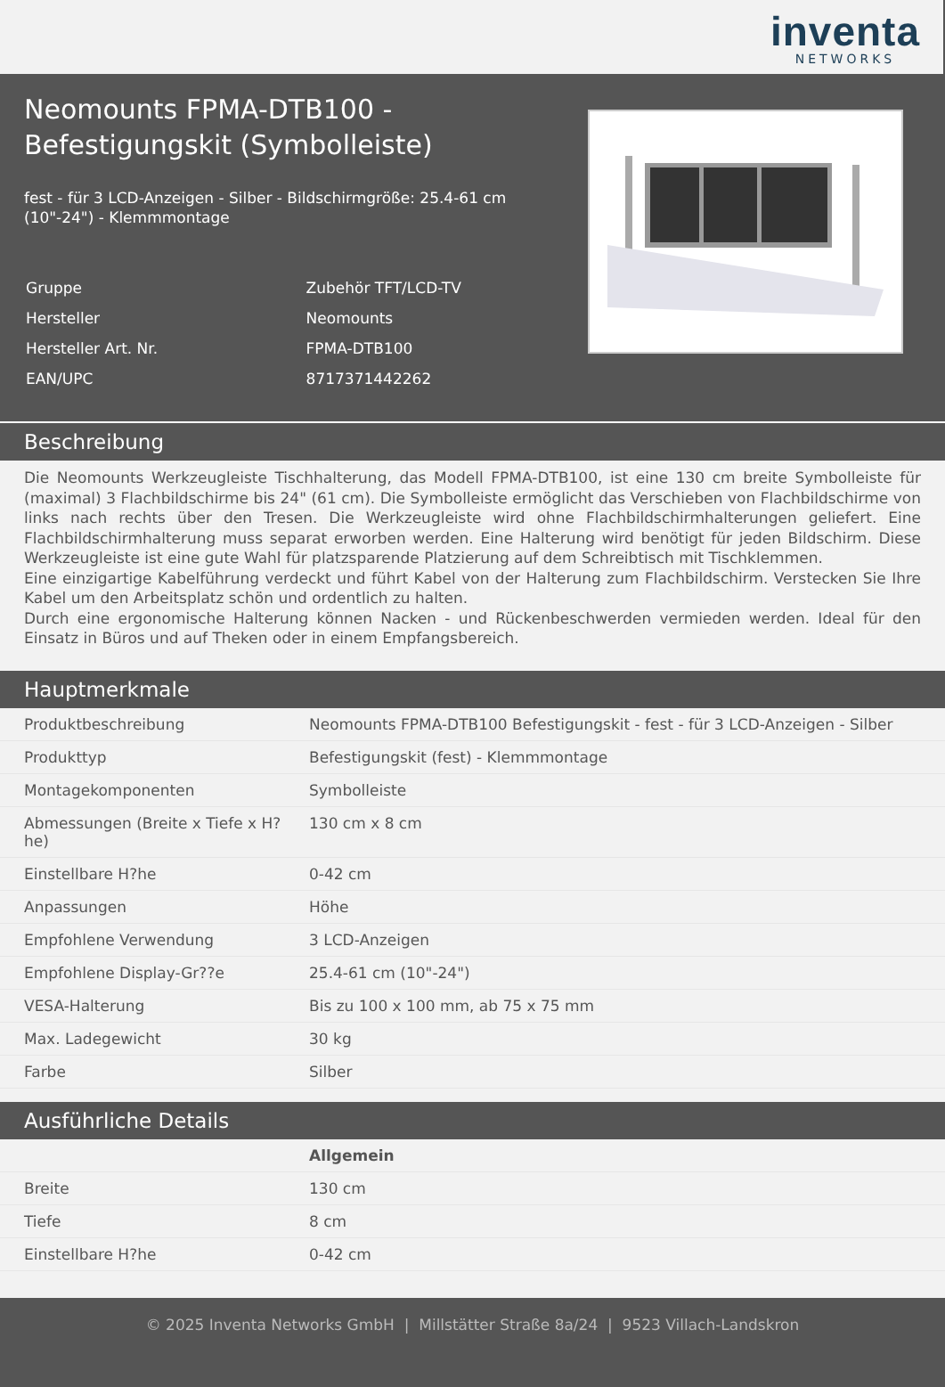inventa
NETWORKS
Neomounts FPMA-DTB100 -
Befestigungskit (Symbolleiste)
fest - für 3 LCD-Anzeigen - Silber - Bildschirmgröße: 25.4-61 cm
(10"-24") - Klemmmontage
| Gruppe | Zubehör TFT/LCD-TV |
| Hersteller | Neomounts |
| Hersteller Art. Nr. | FPMA-DTB100 |
| EAN/UPC | 8717371442262 |
Beschreibung
Die Neomounts Werkzeugleiste Tischhalterung, das Modell FPMA-DTB100, ist eine 130 cm breite Symbolleiste für (maximal) 3 Flachbildschirme bis 24" (61 cm). Die Symbolleiste ermöglicht das Verschieben von Flachbildschirme von links nach rechts über den Tresen. Die Werkzeugleiste wird ohne Flachbildschirmhalterungen geliefert. Eine Flachbildschirmhalterung muss separat erworben werden. Eine Halterung wird benötigt für jeden Bildschirm. Diese Werkzeugleiste ist eine gute Wahl für platzsparende Platzierung auf dem Schreibtisch mit Tischklemmen.
Eine einzigartige Kabelführung verdeckt und führt Kabel von der Halterung zum Flachbildschirm. Verstecken Sie Ihre Kabel um den Arbeitsplatz schön und ordentlich zu halten.
Durch eine ergonomische Halterung können Nacken - und Rückenbeschwerden vermieden werden. Ideal für den Einsatz in Büros und auf Theken oder in einem Empfangsbereich.
Hauptmerkmale
| Produktbeschreibung | Neomounts FPMA-DTB100 Befestigungskit - fest - für 3 LCD-Anzeigen - Silber |
| Produkttyp | Befestigungskit (fest) - Klemmmontage |
| Montagekomponenten | Symbolleiste |
| Abmessungen (Breite x Tiefe x H?he) | 130 cm x 8 cm |
| Einstellbare H?he | 0-42 cm |
| Anpassungen | Höhe |
| Empfohlene Verwendung | 3 LCD-Anzeigen |
| Empfohlene Display-Gr??e | 25.4-61 cm (10"-24") |
| VESA-Halterung | Bis zu 100 x 100 mm, ab 75 x 75 mm |
| Max. Ladegewicht | 30 kg |
| Farbe | Silber |
Ausführliche Details
| | Allgemein |
| Breite | 130 cm |
| Tiefe | 8 cm |
| Einstellbare H?he | 0-42 cm |
© 2025 Inventa Networks GmbH | Millstätter Straße 8a/24 | 9523 Villach-Landskron